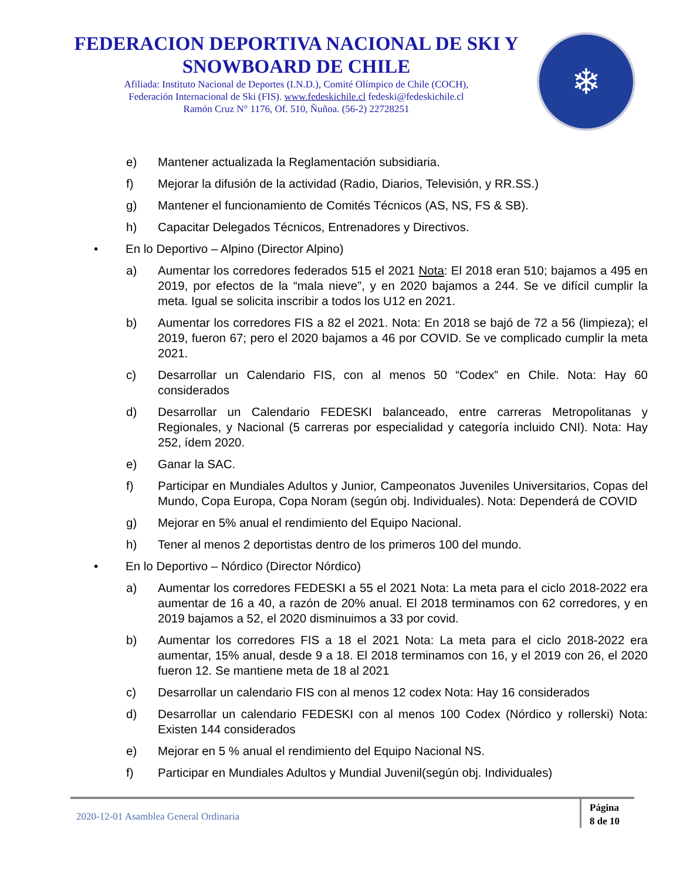FEDERACION DEPORTIVA NACIONAL DE SKI Y SNOWBOARD DE CHILE
Afiliada: Instituto Nacional de Deportes (I.N.D.), Comité Olímpico de Chile (COCH),
Federación Internacional de Ski (FIS). www.fedeskichile.cl fedeski@fedeskichile.cl
Ramón Cruz N° 1176, Of. 510, Ñuñoa. (56-2) 22728251
❄
e) Mantener actualizada la Reglamentación subsidiaria.
f) Mejorar la difusión de la actividad (Radio, Diarios, Televisión, y RR.SS.)
g) Mantener el funcionamiento de Comités Técnicos (AS, NS, FS & SB).
h) Capacitar Delegados Técnicos, Entrenadores y Directivos.
• En lo Deportivo – Alpino (Director Alpino)
a) Aumentar los corredores federados 515 el 2021 Nota: El 2018 eran 510; bajamos a 495 en 2019, por efectos de la “mala nieve”, y en 2020 bajamos a 244. Se ve difícil cumplir la meta. Igual se solicita inscribir a todos los U12 en 2021.
b) Aumentar los corredores FIS a 82 el 2021. Nota: En 2018 se bajó de 72 a 56 (limpieza); el 2019, fueron 67; pero el 2020 bajamos a 46 por COVID. Se ve complicado cumplir la meta 2021.
c) Desarrollar un Calendario FIS, con al menos 50 “Codex” en Chile. Nota: Hay 60 considerados
d) Desarrollar un Calendario FEDESKI balanceado, entre carreras Metropolitanas y Regionales, y Nacional (5 carreras por especialidad y categoría incluido CNI). Nota: Hay 252, ídem 2020.
e) Ganar la SAC.
f) Participar en Mundiales Adultos y Junior, Campeonatos Juveniles Universitarios, Copas del Mundo, Copa Europa, Copa Noram (según obj. Individuales). Nota: Dependerá de COVID
g) Mejorar en 5% anual el rendimiento del Equipo Nacional.
h) Tener al menos 2 deportistas dentro de los primeros 100 del mundo.
• En lo Deportivo – Nórdico (Director Nórdico)
a) Aumentar los corredores FEDESKI a 55 el 2021 Nota: La meta para el ciclo 2018-2022 era aumentar de 16 a 40, a razón de 20% anual. El 2018 terminamos con 62 corredores, y en 2019 bajamos a 52, el 2020 disminuimos a 33 por covid.
b) Aumentar los corredores FIS a 18 el 2021 Nota: La meta para el ciclo 2018-2022 era aumentar, 15% anual, desde 9 a 18. El 2018 terminamos con 16, y el 2019 con 26, el 2020 fueron 12. Se mantiene meta de 18 al 2021
c) Desarrollar un calendario FIS con al menos 12 codex Nota: Hay 16 considerados
d) Desarrollar un calendario FEDESKI con al menos 100 Codex (Nórdico y rollerski) Nota: Existen 144 considerados
e) Mejorar en 5 % anual el rendimiento del Equipo Nacional NS.
f) Participar en Mundiales Adultos y Mundial Juvenil(según obj. Individuales)
2020-12-01 Asamblea General Ordinaria
Página
8 de 10